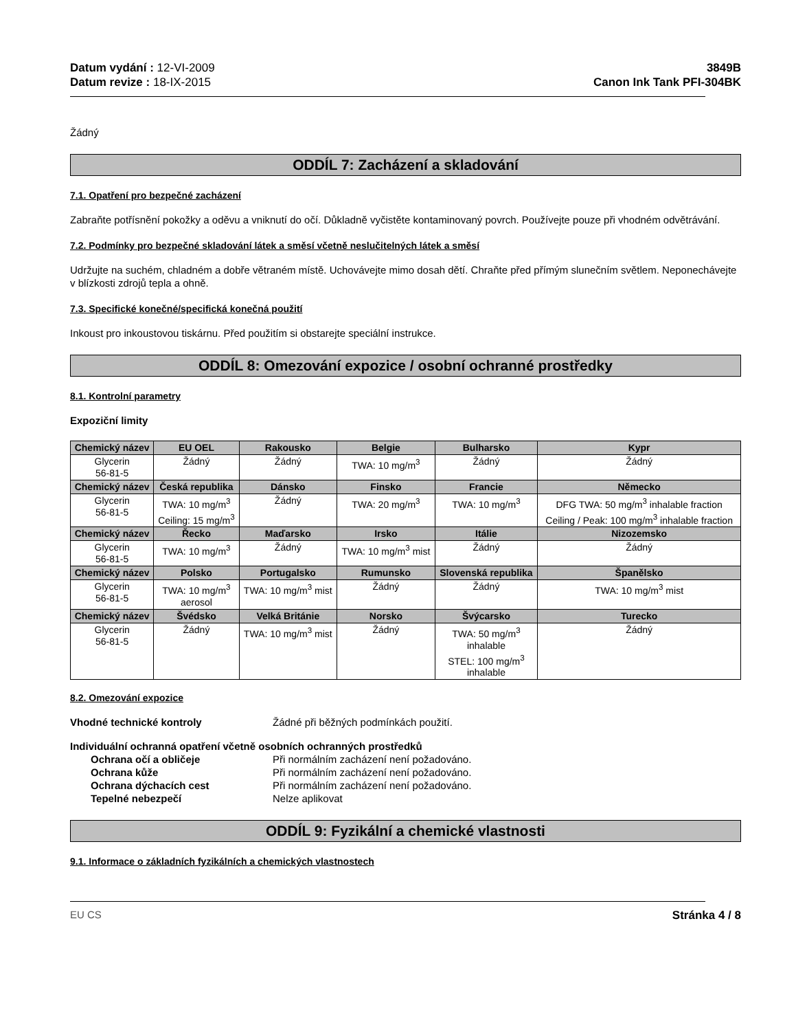Datum vydání : 12-VI-2009
Datum revize : 18-IX-2015
3849B
Canon Ink Tank PFI-304BK
Žádný
ODDÍL 7: Zacházení a skladování
7.1. Opatření pro bezpečné zacházení
Zabraňte potřísnění pokožky a oděvu a vniknutí do očí. Důkladně vyčistěte kontaminovaný povrch. Používejte pouze při vhodném odvětrávání.
7.2. Podmínky pro bezpečné skladování látek a směsí včetně neslučitelných látek a směsí
Udržujte na suchém, chladném a dobře větraném místě. Uchovávejte mimo dosah dětí. Chraňte před přímým slunečním světlem. Neponechávejte v blízkosti zdrojů tepla a ohně.
7.3. Specifické konečné/specifická konečná použití
Inkoust pro inkoustovou tiskárnu. Před použitím si obstarejte speciální instrukce.
ODDÍL 8: Omezování expozice / osobní ochranné prostředky
8.1. Kontrolní parametry
Expoziční limity
| Chemický název | EU OEL | Rakousko | Belgie | Bulharsko | Kypr |
| --- | --- | --- | --- | --- | --- |
| Glycerin 56-81-5 | Žádný | Žádný | TWA: 10 mg/m<sup>3</sup> | Žádný | Žádný |
| Chemický název | Česká republika | Dánsko | Finsko | Francie | Německo |
| Glycerin 56-81-5 | TWA: 10 mg/m<sup>3</sup> Ceiling: 15 mg/m<sup>3</sup> | Žádný | TWA: 20 mg/m<sup>3</sup> | TWA: 10 mg/m<sup>3</sup> | DFG TWA: 50 mg/m<sup>3</sup> inhalable fraction Ceiling / Peak: 100 mg/m<sup>3</sup> inhalable fraction |
| Chemický název | Řecko | Maďarsko | Irsko | Itálie | Nizozemsko |
| Glycerin 56-81-5 | TWA: 10 mg/m<sup>3</sup> | Žádný | TWA: 10 mg/m<sup>3</sup> mist | Žádný | Žádný |
| Chemický název | Polsko | Portugalsko | Rumunsko | Slovenská republika | Španělsko |
| Glycerin 56-81-5 | TWA: 10 mg/m<sup>3</sup> aerosol | TWA: 10 mg/m<sup>3</sup> mist | Žádný | Žádný | TWA: 10 mg/m<sup>3</sup> mist |
| Chemický název | Švédsko | Velká Británie | Norsko | Švýcarsko | Turecko |
| Glycerin 56-81-5 | Žádný | TWA: 10 mg/m<sup>3</sup> mist | Žádný | TWA: 50 mg/m<sup>3</sup> inhalable STEL: 100 mg/m<sup>3</sup> inhalable | Žádný |
8.2. Omezování expozice
Vhodné technické kontroly Žádné při běžných podmínkách použití.
Individuální ochranná opatření včetně osobních ochranných prostředků
Ochrana očí a obličeje Při normálním zacházení není požadováno.
Ochrana kůže Při normálním zacházení není požadováno.
Ochrana dýchacích cest Při normálním zacházení není požadováno.
Tepelné nebezpečí Nelze aplikovat
ODDÍL 9: Fyzikální a chemické vlastnosti
9.1. Informace o základních fyzikálních a chemických vlastnostech
EU CS Stránka 4 / 8